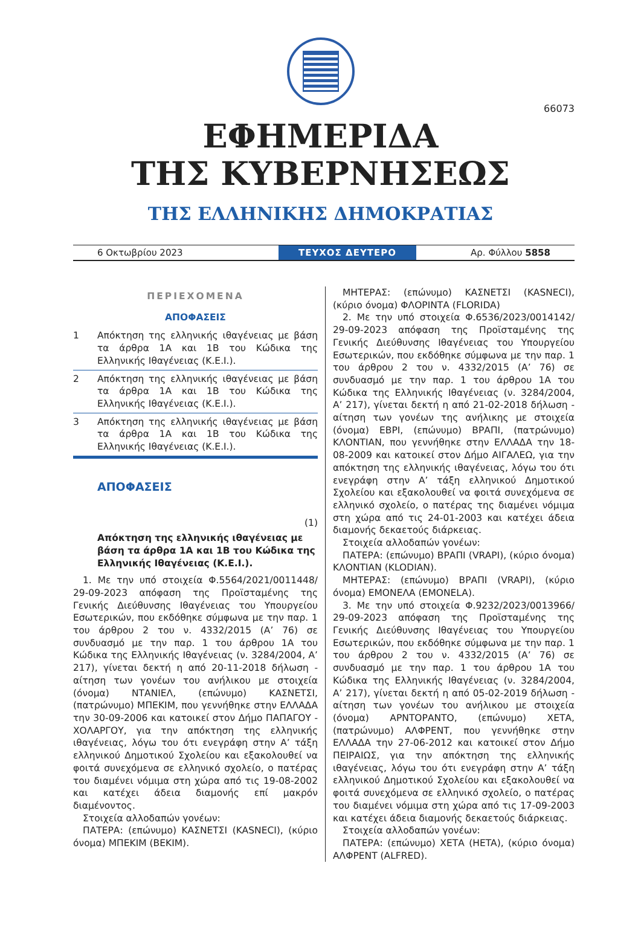66073
ΕΦΗΜΕΡΙΔΑ
ΤΗΣ ΚΥΒΕΡΝΗΣΕΩΣ
ΤΗΣ ΕΛΛΗΝΙΚΗΣ ΔΗΜΟΚΡΑΤΙΑΣ
6 Οκτωβρίου 2023
ΤΕΥΧΟΣ ΔΕΥΤΕΡΟ
Αρ. Φύλλου 5858
ΠΕΡΙΕΧΟΜΕΝΑ
ΑΠΟΦΑΣΕΙΣ
1 Απόκτηση της ελληνικής ιθαγένειας με βάση τα άρθρα 1Α και 1Β του Κώδικα της Ελληνικής Ιθαγένειας (Κ.Ε.Ι.).
2 Απόκτηση της ελληνικής ιθαγένειας με βάση τα άρθρα 1Α και 1Β του Κώδικα της Ελληνικής Ιθαγένειας (Κ.Ε.Ι.).
3 Απόκτηση της ελληνικής ιθαγένειας με βάση τα άρθρα 1Α και 1Β του Κώδικα της Ελληνικής Ιθαγένειας (Κ.Ε.Ι.).
ΑΠΟΦΑΣΕΙΣ
(1)
Απόκτηση της ελληνικής ιθαγένειας με βάση τα άρθρα 1Α και 1Β του Κώδικα της Ελληνικής Ιθαγένειας (Κ.Ε.Ι.).
1. Με την υπό στοιχεία Φ.5564/2021/0011448/ 29-09-2023 απόφαση της Προϊσταμένης της Γενικής Διεύθυνσης Ιθαγένειας του Υπουργείου Εσωτερικών, που εκδόθηκε σύμφωνα με την παρ. 1 του άρθρου 2 του ν. 4332/2015 (Α’ 76) σε συνδυασμό με την παρ. 1 του άρθρου 1Α του Κώδικα της Ελληνικής Ιθαγένειας (ν. 3284/2004, Α’ 217), γίνεται δεκτή η από 20-11-2018 δήλωση - αίτηση των γονέων του ανήλικου με στοιχεία (όνομα) ΝΤΑΝΙΕΛ, (επώνυμο) ΚΑΣΝΕΤΣΙ, (πατρώνυμο) ΜΠΕΚΙΜ, που γεννήθηκε στην ΕΛΛΑΔΑ την 30-09-2006 και κατοικεί στον Δήμο ΠΑΠΑΓΟΥ - ΧΟΛΑΡΓΟΥ, για την απόκτηση της ελληνικής ιθαγένειας, λόγω του ότι ενεγράφη στην Α’ τάξη ελληνικού Δημοτικού Σχολείου και εξακολουθεί να φοιτά συνεχόμενα σε ελληνικό σχολείο, ο πατέρας του διαμένει νόμιμα στη χώρα από τις 19-08-2002 και κατέχει άδεια διαμονής επί μακρόν διαμένοντος.
Στοιχεία αλλοδαπών γονέων:
ΠΑΤΕΡΑ: (επώνυμο) ΚΑΣΝΕΤΣΙ (KASNECI), (κύριο όνομα) ΜΠΕΚΙΜ (BEKIM).
ΜΗΤΕΡΑΣ: (επώνυμο) ΚΑΣΝΕΤΣΙ (KASNECI), (κύριο όνομα) ΦΛΟΡΙΝΤΑ (FLORIDA)
2. Με την υπό στοιχεία Φ.6536/2023/0014142/ 29-09-2023 απόφαση της Προϊσταμένης της Γενικής Διεύθυνσης Ιθαγένειας του Υπουργείου Εσωτερικών, που εκδόθηκε σύμφωνα με την παρ. 1 του άρθρου 2 του ν. 4332/2015 (Α’ 76) σε συνδυασμό με την παρ. 1 του άρθρου 1Α του Κώδικα της Ελληνικής Ιθαγένειας (ν. 3284/2004, Α’ 217), γίνεται δεκτή η από 21-02-2018 δήλωση - αίτηση των γονέων της ανήλικης με στοιχεία (όνομα) ΕΒΡΙ, (επώνυμο) ΒΡΑΠΙ, (πατρώνυμο) ΚΛΟΝΤΙΑΝ, που γεννήθηκε στην ΕΛΛΑΔΑ την 18-08-2009 και κατοικεί στον Δήμο ΑΙΓΑΛΕΩ, για την απόκτηση της ελληνικής ιθαγένειας, λόγω του ότι ενεγράφη στην Α’ τάξη ελληνικού Δημοτικού Σχολείου και εξακολουθεί να φοιτά συνεχόμενα σε ελληνικό σχολείο, ο πατέρας της διαμένει νόμιμα στη χώρα από τις 24-01-2003 και κατέχει άδεια διαμονής δεκαετούς διάρκειας.
Στοιχεία αλλοδαπών γονέων:
ΠΑΤΕΡΑ: (επώνυμο) ΒΡΑΠΙ (VRAPI), (κύριο όνομα) ΚΛΟΝΤΙΑΝ (KLODIAN).
ΜΗΤΕΡΑΣ: (επώνυμο) ΒΡΑΠΙ (VRAPI), (κύριο όνομα) ΕΜΟΝΕΛΑ (EMONELA).
3. Με την υπό στοιχεία Φ.9232/2023/0013966/ 29-09-2023 απόφαση της Προϊσταμένης της Γενικής Διεύθυνσης Ιθαγένειας του Υπουργείου Εσωτερικών, που εκδόθηκε σύμφωνα με την παρ. 1 του άρθρου 2 του ν. 4332/2015 (Α’ 76) σε συνδυασμό με την παρ. 1 του άρθρου 1Α του Κώδικα της Ελληνικής Ιθαγένειας (ν. 3284/2004, Α’ 217), γίνεται δεκτή η από 05-02-2019 δήλωση - αίτηση των γονέων του ανήλικου με στοιχεία (όνομα) ΑΡΝΤΟΡΑΝΤΟ, (επώνυμο) ΧΕΤΑ, (πατρώνυμο) ΑΛΦΡΕΝΤ, που γεννήθηκε στην ΕΛΛΑΔΑ την 27-06-2012 και κατοικεί στον Δήμο ΠΕΙΡΑΙΩΣ, για την απόκτηση της ελληνικής ιθαγένειας, λόγω του ότι ενεγράφη στην Α’ τάξη ελληνικού Δημοτικού Σχολείου και εξακολουθεί να φοιτά συνεχόμενα σε ελληνικό σχολείο, ο πατέρας του διαμένει νόμιμα στη χώρα από τις 17-09-2003 και κατέχει άδεια διαμονής δεκαετούς διάρκειας.
Στοιχεία αλλοδαπών γονέων:
ΠΑΤΕΡΑ: (επώνυμο) ΧΕΤΑ (HETA), (κύριο όνομα) ΑΛΦΡΕΝΤ (ALFRED).